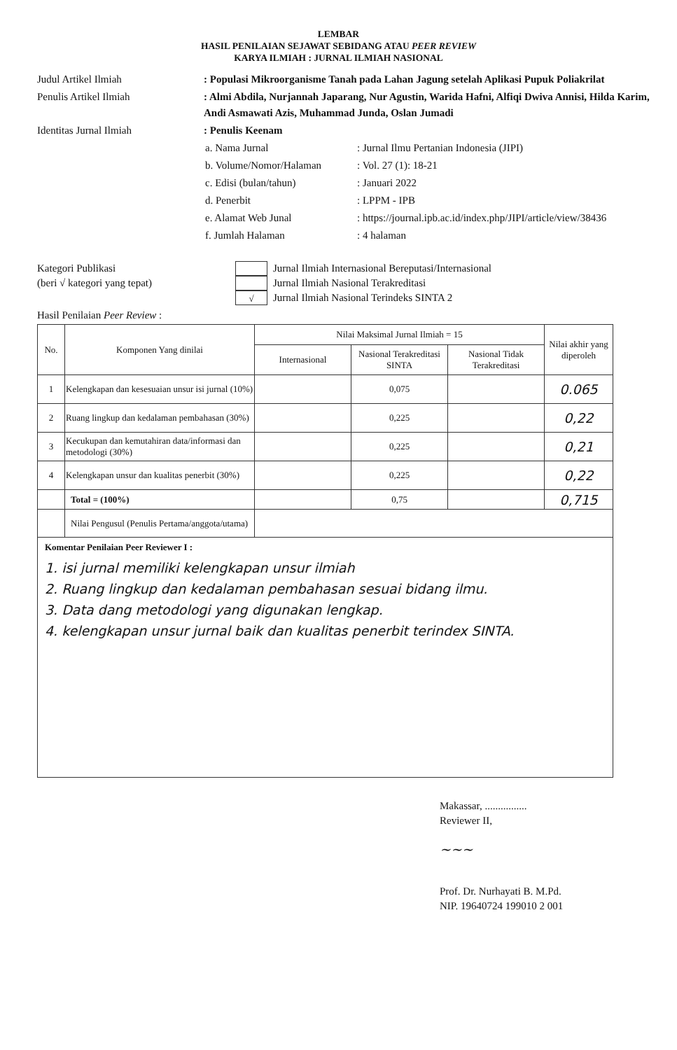LEMBAR
HASIL PENILAIAN SEJAWAT SEBIDANG ATAU PEER REVIEW
KARYA ILMIAH : JURNAL ILMIAH NASIONAL
| Judul Artikel Ilmiah | : Populasi Mikroorganisme Tanah pada Lahan Jagung setelah Aplikasi Pupuk Poliakrilat |
| Penulis Artikel Ilmiah | : Almi Abdila, Nurjannah Japarang, Nur Agustin, Warida Hafni, Alfiqi Dwiva Annisi, Hilda Karim, Andi Asmawati Azis, Muhammad Junda, Oslan Jumadi |
| Identitas Jurnal Ilmiah | : Penulis Keenam / a. Nama Jurnal / : Jurnal Ilmu Pertanian Indonesia (JIPI) / / b. Volume/Nomor/Halaman / : Vol. 27 (1): 18-21 / / c. Edisi (bulan/tahun) / : Januari 2022 / / d. Penerbit / : LPPM - IPB / / e. Alamat Web Junal / : https://journal.ipb.ac.id/index.php/JIPI/article/view/38436 / / f. Jumlah Halaman / : 4 halaman / |
Kategori Publikasi
(beri √ kategori yang tepat)
Jurnal Ilmiah Internasional Bereputasi/Internasional
Jurnal Ilmiah Nasional Terakreditasi
√
Jurnal Ilmiah Nasional Terindeks SINTA 2
Hasil Penilaian Peer Review :
| No. | Komponen Yang dinilai | Nilai Maksimal Jurnal Ilmiah = 15 | | | Nilai akhir yang diperoleh |
| --- | --- | --- | --- | --- | --- |
| | | Internasional | Nasional Terakreditasi SINTA | Nasional Tidak Terakreditasi | |
| 1 | Kelengkapan dan kesesuaian unsur isi jurnal (10%) | | 0,075 | | 0.065 |
| 2 | Ruang lingkup dan kedalaman pembahasan (30%) | | 0,225 | | 0,22 |
| 3 | Kecukupan dan kemutahiran data/informasi dan metodologi (30%) | | 0,225 | | 0,21 |
| 4 | Kelengkapan unsur dan kualitas penerbit (30%) | | 0,225 | | 0,22 |
| | Total = (100%) | | 0,75 | | 0,715 |
| | Nilai Pengusul (Penulis Pertama/anggota/utama) | | | | |
| Komentar Penilaian Peer Reviewer I : 1. isi jurnal memiliki kelengkapan unsur ilmiah 2. Ruang lingkup dan kedalaman pembahasan sesuai bidang ilmu. 3. Data dang metodologi yang digunakan lengkap. 4. kelengkapan unsur jurnal baik dan kualitas penerbit terindex SINTA. | | | | | |
Makassar, ................
Reviewer II,
~~~
Prof. Dr. Nurhayati B. M.Pd.
NIP. 19640724 199010 2 001